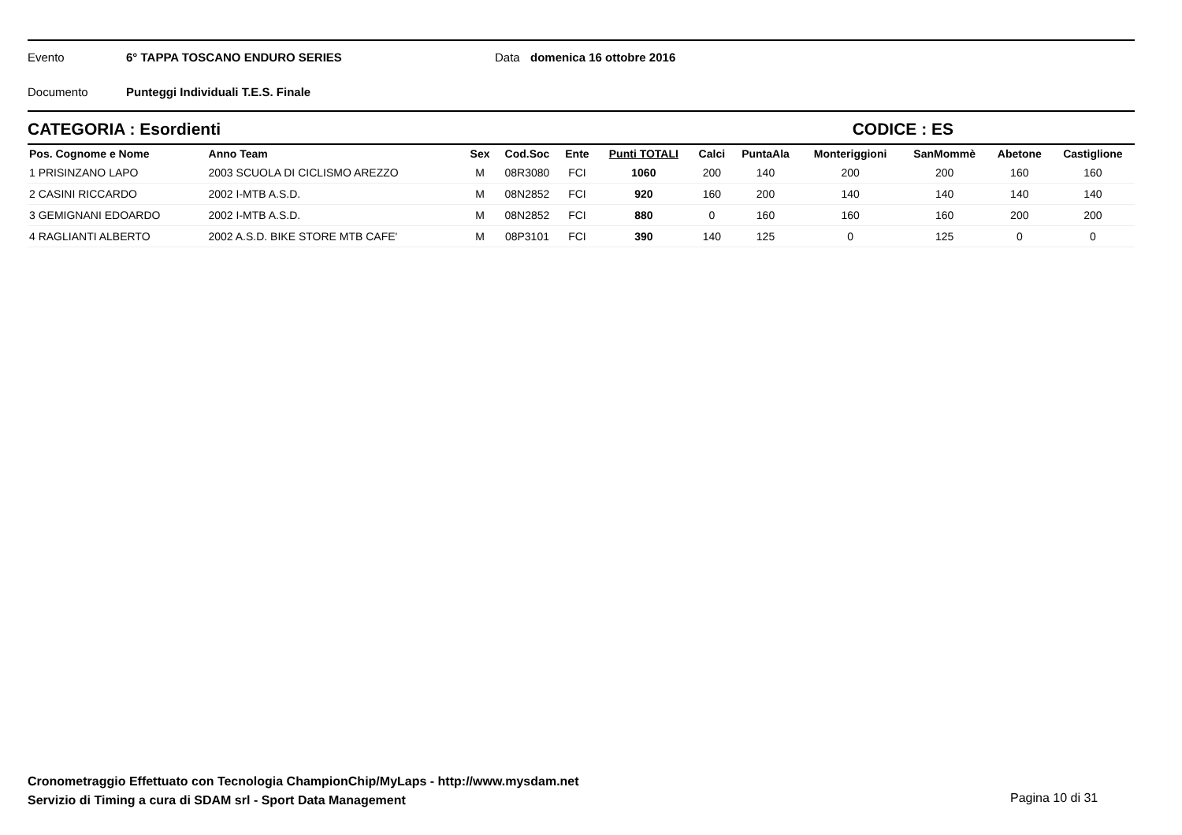Evento 6° TAPPA TOSCANO ENDURO SERIES Data domenica 16 ottobre 2016
Documento Punteggi Individuali T.E.S. Finale
CATEGORIA : Esordienti CODICE : ES
| Pos. Cognome e Nome | Anno Team | Sex | Cod.Soc | Ente | Punti TOTALI | Calci | PuntaAla | Monteriggioni | SanMommè | Abetone | Castiglione |
| --- | --- | --- | --- | --- | --- | --- | --- | --- | --- | --- | --- |
| 1 PRISINZANO LAPO | 2003 SCUOLA DI CICLISMO AREZZO | M | 08R3080 | FCI | 1060 | 200 | 140 | 200 | 200 | 160 | 160 |
| 2 CASINI RICCARDO | 2002 I-MTB A.S.D. | M | 08N2852 | FCI | 920 | 160 | 200 | 140 | 140 | 140 | 140 |
| 3 GEMIGNANI EDOARDO | 2002 I-MTB A.S.D. | M | 08N2852 | FCI | 880 | 0 | 160 | 160 | 160 | 200 | 200 |
| 4 RAGLIANTI ALBERTO | 2002 A.S.D. BIKE STORE MTB CAFE' | M | 08P3101 | FCI | 390 | 140 | 125 | 0 | 125 | 0 | 0 |
Cronometraggio Effettuato con Tecnologia ChampionChip/MyLaps - http://www.mysdam.net
Servizio di Timing a cura di SDAM srl - Sport Data Management
Pagina 10 di 31